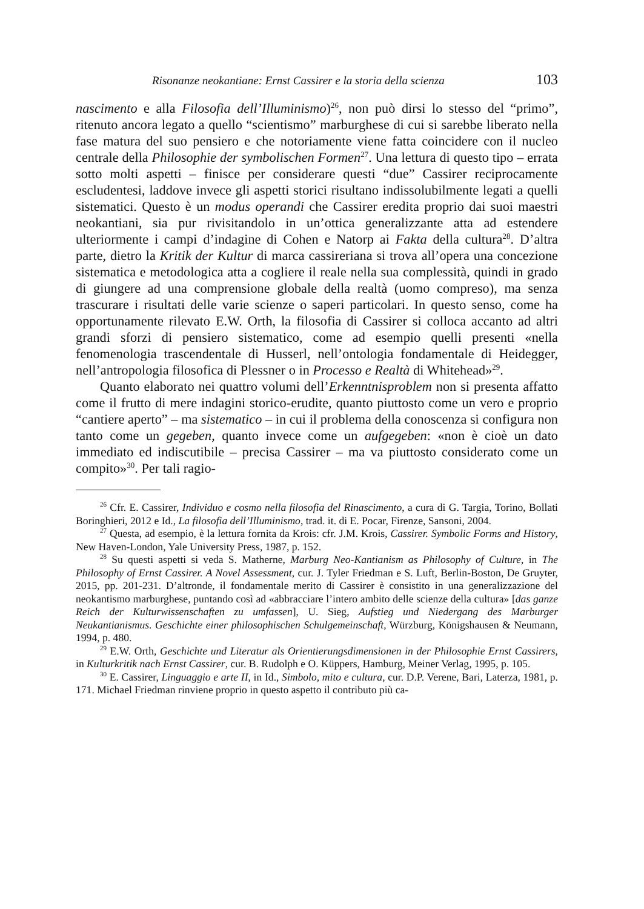Risonanze neokantiane: Ernst Cassirer e la storia della scienza 103
nascimento e alla Filosofia dell’Illuminismo)<sup>26</sup>, non può dirsi lo stesso del “primo”, ritenuto ancora legato a quello “scientismo” marburghese di cui si sarebbe liberato nella fase matura del suo pensiero e che notoriamente viene fatta coincidere con il nucleo centrale della Philosophie der symbolischen Formen<sup>27</sup>. Una lettura di questo tipo – errata sotto molti aspetti – finisce per considerare questi “due” Cassirer reciprocamente escludentesi, laddove invece gli aspetti storici risultano indissolubilmente legati a quelli sistematici. Questo è un modus operandi che Cassirer eredita proprio dai suoi maestri neokantiani, sia pur rivisitandolo in un’ottica generalizzante atta ad estendere ulteriormente i campi d’indagine di Cohen e Natorp ai Fakta della cultura<sup>28</sup>. D’altra parte, dietro la Kritik der Kultur di marca cassireriana si trova all’opera una concezione sistematica e metodologica atta a cogliere il reale nella sua complessità, quindi in grado di giungere ad una comprensione globale della realtà (uomo compreso), ma senza trascurare i risultati delle varie scienze o saperi particolari. In questo senso, come ha opportunamente rilevato E.W. Orth, la filosofia di Cassirer si colloca accanto ad altri grandi sforzi di pensiero sistematico, come ad esempio quelli presenti «nella fenomenologia trascendentale di Husserl, nell’ontologia fondamentale di Heidegger, nell’antropologia filosofica di Plessner o in Processo e Realtà di Whitehead»<sup>29</sup>.
Quanto elaborato nei quattro volumi dell’Erkenntnisproblem non si presenta affatto come il frutto di mere indagini storico-erudite, quanto piuttosto come un vero e proprio “cantiere aperto” – ma sistematico – in cui il problema della conoscenza si configura non tanto come un gegeben, quanto invece come un aufgegeben: «non è cioè un dato immediato ed indiscutibile – precisa Cassirer – ma va piuttosto considerato come un compito»<sup>30</sup>. Per tali ragio-
<sup>26</sup> Cfr. E. Cassirer, Individuo e cosmo nella filosofia del Rinascimento, a cura di G. Targia, Torino, Bollati Boringhieri, 2012 e Id., La filosofia dell’Illuminismo, trad. it. di E. Pocar, Firenze, Sansoni, 2004.
<sup>27</sup> Questa, ad esempio, è la lettura fornita da Krois: cfr. J.M. Krois, Cassirer. Symbolic Forms and History, New Haven-London, Yale University Press, 1987, p. 152.
<sup>28</sup> Su questi aspetti si veda S. Matherne, Marburg Neo-Kantianism as Philosophy of Culture, in The Philosophy of Ernst Cassirer. A Novel Assessment, cur. J. Tyler Friedman e S. Luft, Berlin-Boston, De Gruyter, 2015, pp. 201-231. D’altronde, il fondamentale merito di Cassirer è consistito in una generalizzazione del neokantismo marburghese, puntando così ad «abbracciare l’intero ambito delle scienze della cultura» [das ganze Reich der Kulturwissenschaften zu umfassen], U. Sieg, Aufstieg und Niedergang des Marburger Neukantianismus. Geschichte einer philosophischen Schulgemeinschaft, Würzburg, Königshausen & Neumann, 1994, p. 480.
<sup>29</sup> E.W. Orth, Geschichte und Literatur als Orientierungsdimensionen in der Philosophie Ernst Cassirers, in Kulturkritik nach Ernst Cassirer, cur. B. Rudolph e O. Küppers, Hamburg, Meiner Verlag, 1995, p. 105.
<sup>30</sup> E. Cassirer, Linguaggio e arte II, in Id., Simbolo, mito e cultura, cur. D.P. Verene, Bari, Laterza, 1981, p. 171. Michael Friedman rinviene proprio in questo aspetto il contributo più ca-